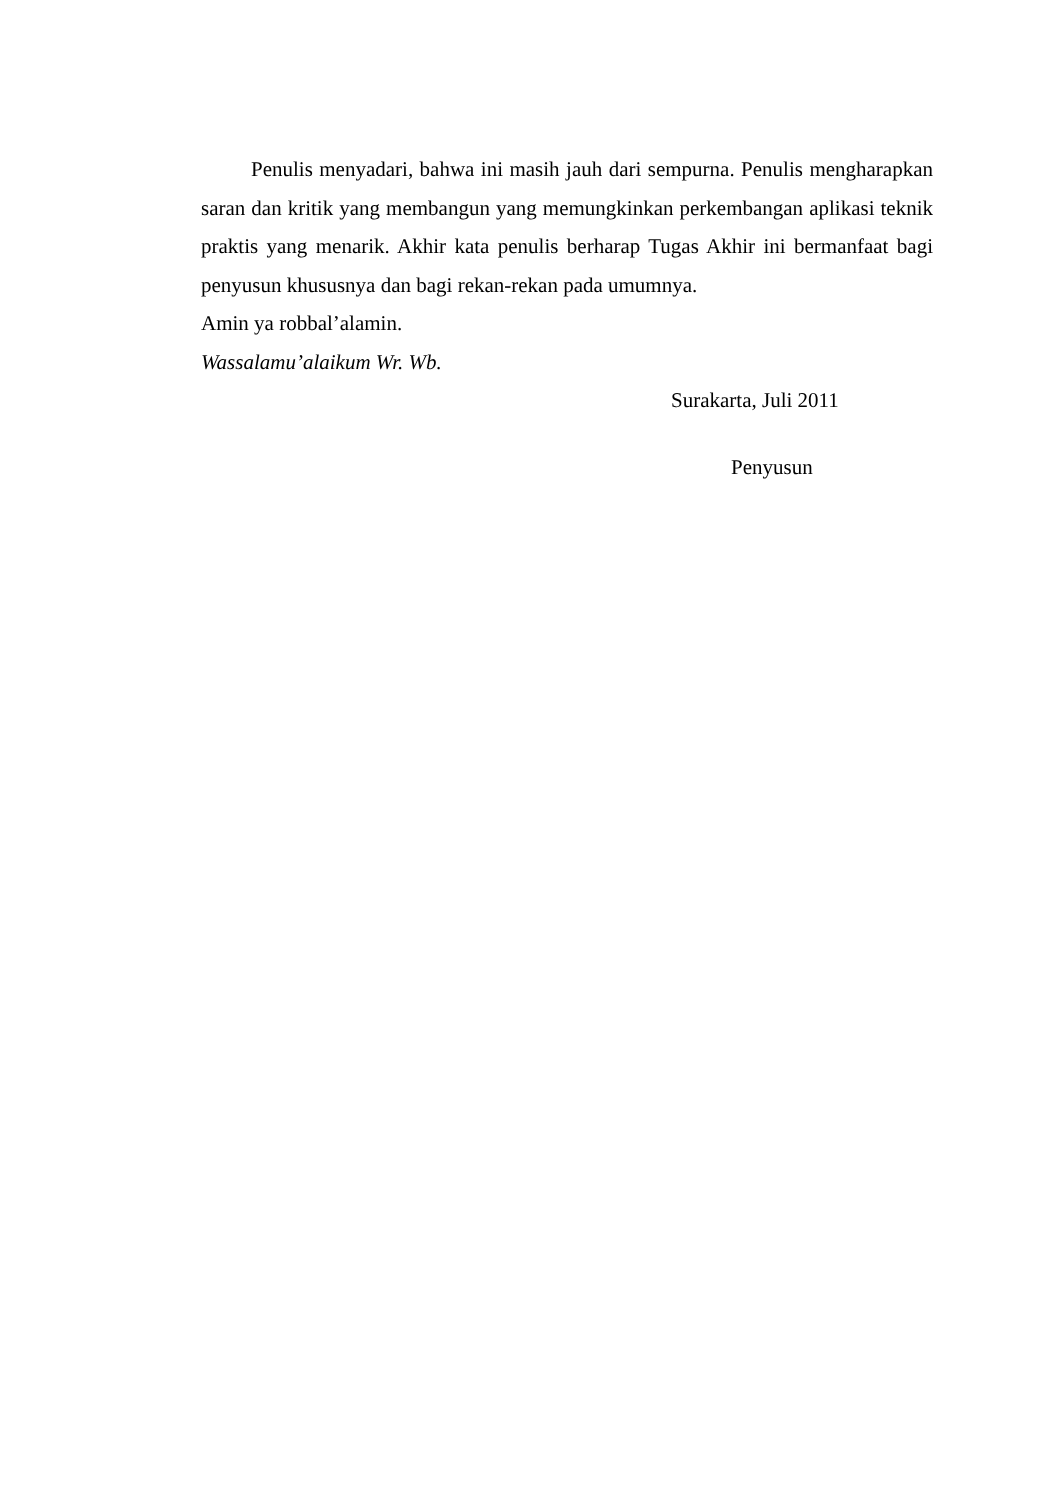Penulis menyadari, bahwa ini masih jauh dari sempurna. Penulis mengharapkan saran dan kritik yang membangun yang memungkinkan perkembangan aplikasi teknik praktis yang menarik. Akhir kata penulis berharap Tugas Akhir ini bermanfaat bagi penyusun khususnya dan bagi rekan-rekan pada umumnya.
Amin ya robbal’alamin.
Wassalamu’alaikum Wr. Wb.
Surakarta, Juli 2011
Penyusun